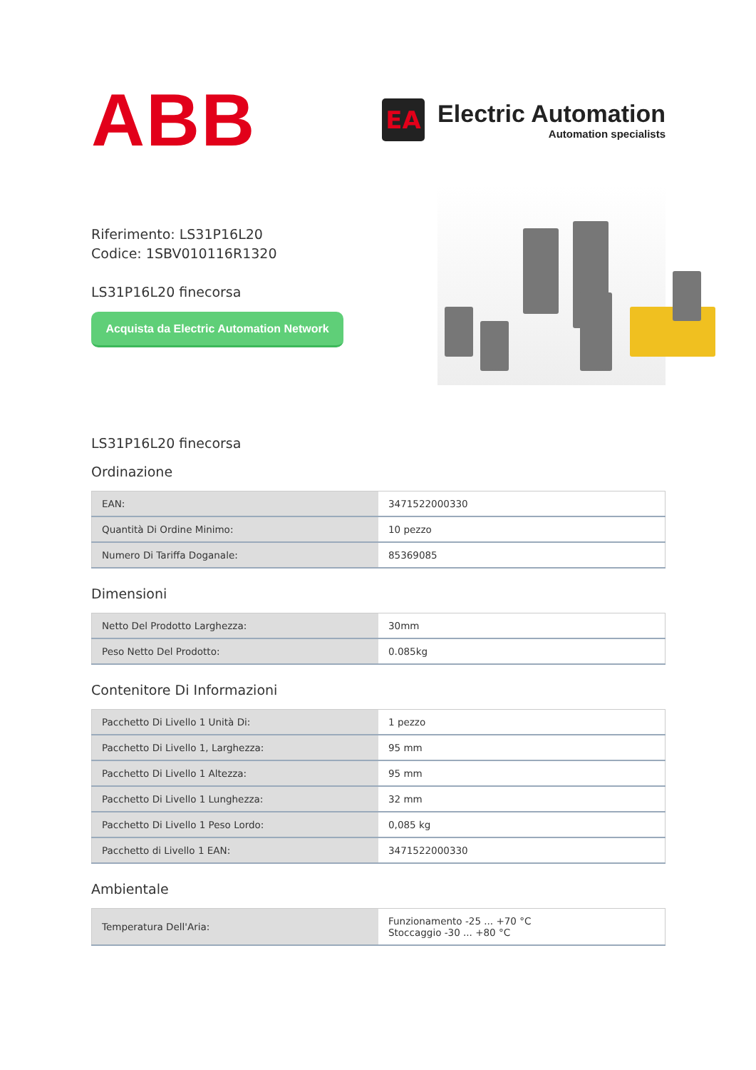ABB
EA
Electric Automation
Automation specialists
Riferimento: LS31P16L20
Codice: 1SBV010116R1320
LS31P16L20 finecorsa
Acquista da Electric Automation Network
LS31P16L20 finecorsa
Ordinazione
| EAN: | 3471522000330 |
| Quantità Di Ordine Minimo: | 10 pezzo |
| Numero Di Tariffa Doganale: | 85369085 |
Dimensioni
| Netto Del Prodotto Larghezza: | 30mm |
| Peso Netto Del Prodotto: | 0.085kg |
Contenitore Di Informazioni
| Pacchetto Di Livello 1 Unità Di: | 1 pezzo |
| Pacchetto Di Livello 1, Larghezza: | 95 mm |
| Pacchetto Di Livello 1 Altezza: | 95 mm |
| Pacchetto Di Livello 1 Lunghezza: | 32 mm |
| Pacchetto Di Livello 1 Peso Lordo: | 0,085 kg |
| Pacchetto di Livello 1 EAN: | 3471522000330 |
Ambientale
| Temperatura Dell'Aria: | Funzionamento -25 ... +70 °C Stoccaggio -30 ... +80 °C |